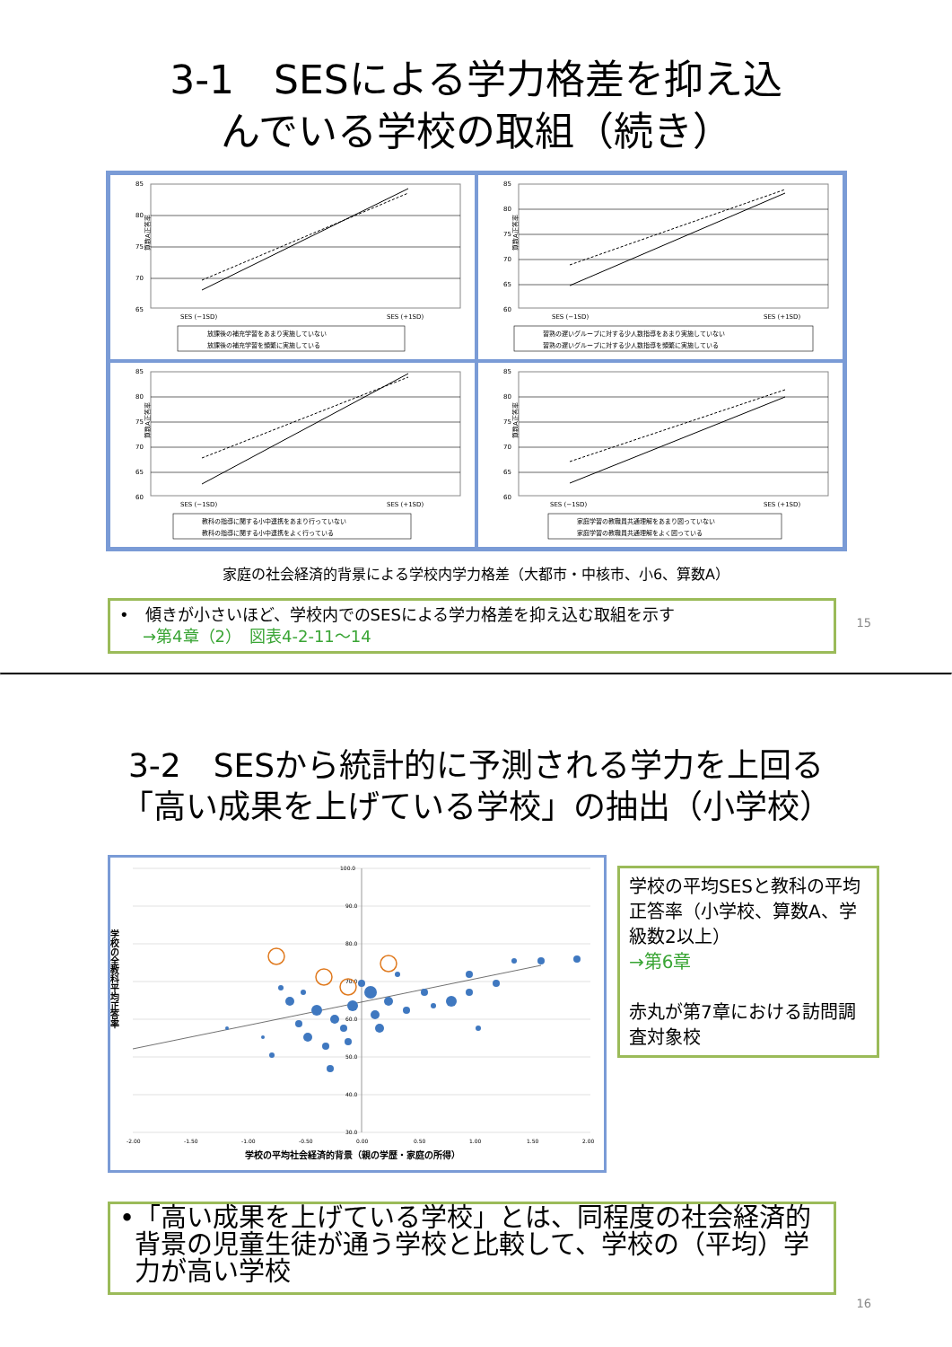3-1　SESによる学力格差を抑え込
んでいる学校の取組（続き）
85
80
75
70
65
算数A正答率
SES (−1SD)
SES (+1SD)
放課後の補充学習をあまり実施していない
放課後の補充学習を頻繁に実施している
85
80
75
70
65
60
算数A正答率
SES (−1SD)
SES (+1SD)
習熟の遅いグループに対する少人数指導をあまり実施していない
習熟の遅いグループに対する少人数指導を頻繁に実施している
85
80
75
70
65
60
算数A正答率
SES (−1SD)
SES (+1SD)
教科の指導に関する小中連携をあまり行っていない
教科の指導に関する小中連携をよく行っている
85
80
75
70
65
60
算数A正答率
SES (−1SD)
SES (+1SD)
家庭学習の教職員共通理解をあまり図っていない
家庭学習の教職員共通理解をよく図っている
家庭の社会経済的背景による学校内学力格差（大都市・中核市、小6、算数A）
•　傾きが小さいほど、学校内でのSESによる学力格差を抑え込む取組を示す
→第4章（2）　図表4-2-11〜14
15
3-2　SESから統計的に予測される学力を上回る
「高い成果を上げている学校」の抽出（小学校）
100.0
90.0
80.0
70.0
60.0
50.0
40.0
30.0
-2.00
-1.50
-1.00
-0.50
0.00
0.50
1.00
1.50
2.00
学校の平均社会経済的背景（親の学歴・家庭の所得）
学校の全教科平均正答率
学校の平均SESと教科の平均正答率（小学校、算数A、学級数2以上）
→第6章
赤丸が第7章における訪問調査対象校
• 「高い成果を上げている学校」とは、同程度の社会経済的背景の児童生徒が通う学校と比較して、学校の（平均）学力が高い学校
16